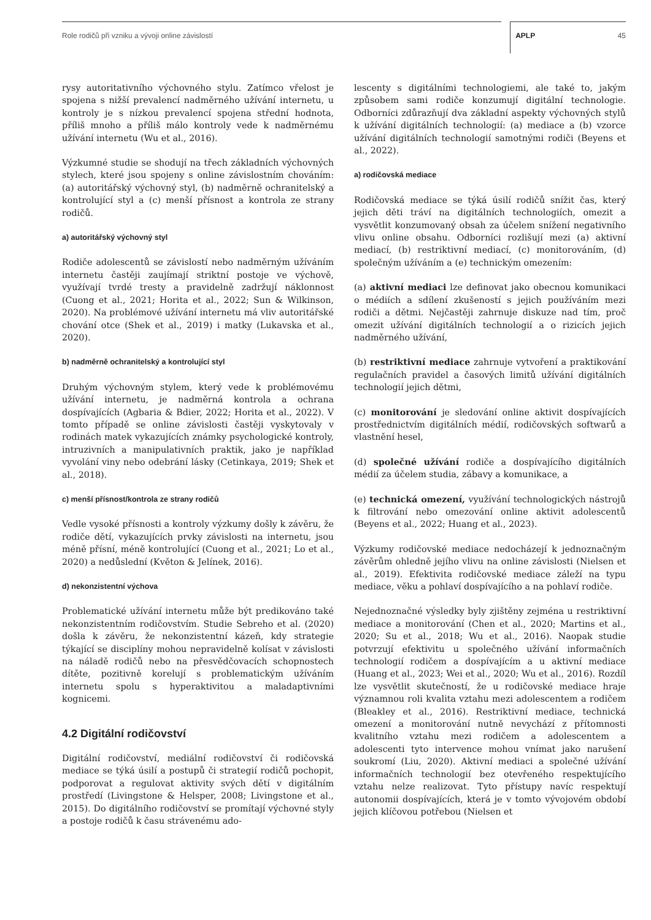Role rodičů při vzniku a vývoji online závislostí APLP 45
rysy autoritativního výchovného stylu. Zatímco vřelost je spojena s nižší prevalencí nadměrného užívání internetu, u kontroly je s nízkou prevalencí spojena střední hodnota, příliš mnoho a příliš málo kontroly vede k nadměrnému užívání internetu (Wu et al., 2016).
Výzkumné studie se shodují na třech základních výchovných stylech, které jsou spojeny s online závislostním chováním: (a) autoritářský výchovný styl, (b) nadměrně ochranitelský a kontrolující styl a (c) menší přísnost a kontrola ze strany rodičů.
a) autoritářský výchovný styl
Rodiče adolescentů se závislostí nebo nadměrným užíváním internetu častěji zaujímají striktní postoje ve výchově, využívají tvrdé tresty a pravidelně zadržují náklonnost (Cuong et al., 2021; Horita et al., 2022; Sun & Wilkinson, 2020). Na problémové užívání internetu má vliv autoritářské chování otce (Shek et al., 2019) i matky (Lukavska et al., 2020).
b) nadměrně ochranitelský a kontrolující styl
Druhým výchovným stylem, který vede k problémovému užívání internetu, je nadměrná kontrola a ochrana dospívajících (Agbaria & Bdier, 2022; Horita et al., 2022). V tomto případě se online závislosti častěji vyskytovaly v rodinách matek vykazujících známky psychologické kontroly, intruzivních a manipulativních praktik, jako je například vyvolání viny nebo odebrání lásky (Cetinkaya, 2019; Shek et al., 2018).
c) menší přísnost/kontrola ze strany rodičů
Vedle vysoké přísnosti a kontroly výzkumy došly k závěru, že rodiče dětí, vykazujících prvky závislosti na internetu, jsou méně přísní, méně kontrolující (Cuong et al., 2021; Lo et al., 2020) a nedůslední (Květon & Jelínek, 2016).
d) nekonzistentní výchova
Problematické užívání internetu může být predikováno také nekonzistentním rodičovstvím. Studie Sebreho et al. (2020) došla k závěru, že nekonzistentní kázeň, kdy strategie týkající se disciplíny mohou nepravidelně kolísat v závislosti na náladě rodičů nebo na přesvědčovacích schopnostech dítěte, pozitivně korelují s problematickým užíváním internetu spolu s hyperaktivitou a maladaptivními kognicemi.
4.2 Digitální rodičovství
Digitální rodičovství, mediální rodičovství či rodičovská mediace se týká úsilí a postupů či strategií rodičů pochopit, podporovat a regulovat aktivity svých dětí v digitálním prostředí (Livingstone & Helsper, 2008; Livingstone et al., 2015). Do digitálního rodičovství se promítají výchovné styly a postoje rodičů k času strávenému ado-
lescenty s digitálními technologiemi, ale také to, jakým způsobem sami rodiče konzumují digitální technologie. Odborníci zdůrazňují dva základní aspekty výchovných stylů k užívání digitálních technologií: (a) mediace a (b) vzorce užívání digitálních technologií samotnými rodiči (Beyens et al., 2022).
a) rodičovská mediace
Rodičovská mediace se týká úsilí rodičů snížit čas, který jejich děti tráví na digitálních technologiích, omezit a vysvětlit konzumovaný obsah za účelem snížení negativního vlivu online obsahu. Odborníci rozlišují mezi (a) aktivní mediací, (b) restriktivní mediací, (c) monitorováním, (d) společným užíváním a (e) technickým omezením:
(a) aktivní mediaci lze definovat jako obecnou komunikaci o médiích a sdílení zkušeností s jejich používáním mezi rodiči a dětmi. Nejčastěji zahrnuje diskuze nad tím, proč omezit užívání digitálních technologií a o rizicích jejich nadměrného užívání,
(b) restriktivní mediace zahrnuje vytvoření a praktikování regulačních pravidel a časových limitů užívání digitálních technologií jejich dětmi,
(c) monitorování je sledování online aktivit dospívajících prostřednictvím digitálních médií, rodičovských softwarů a vlastnění hesel,
(d) společné užívání rodiče a dospívajícího digitálních médií za účelem studia, zábavy a komunikace, a
(e) technická omezení, využívání technologických nástrojů k filtrování nebo omezování online aktivit adolescentů (Beyens et al., 2022; Huang et al., 2023).
Výzkumy rodičovské mediace nedocházejí k jednoznačným závěrům ohledně jejího vlivu na online závislosti (Nielsen et al., 2019). Efektivita rodičovské mediace záleží na typu mediace, věku a pohlaví dospívajícího a na pohlaví rodiče.
Nejednoznačné výsledky byly zjištěny zejména u restriktivní mediace a monitorování (Chen et al., 2020; Martins et al., 2020; Su et al., 2018; Wu et al., 2016). Naopak studie potvrzují efektivitu u společného užívání informačních technologií rodičem a dospívajícím a u aktivní mediace (Huang et al., 2023; Wei et al., 2020; Wu et al., 2016). Rozdíl lze vysvětlit skutečností, že u rodičovské mediace hraje významnou roli kvalita vztahu mezi adolescentem a rodičem (Bleakley et al., 2016). Restriktivní mediace, technická omezení a monitorování nutně nevychází z přítomnosti kvalitního vztahu mezi rodičem a adolescentem a adolescenti tyto intervence mohou vnímat jako narušení soukromí (Liu, 2020). Aktivní mediaci a společné užívání informačních technologií bez otevřeného respektujícího vztahu nelze realizovat. Tyto přístupy navíc respektují autonomii dospívajících, která je v tomto vývojovém období jejich klíčovou potřebou (Nielsen et